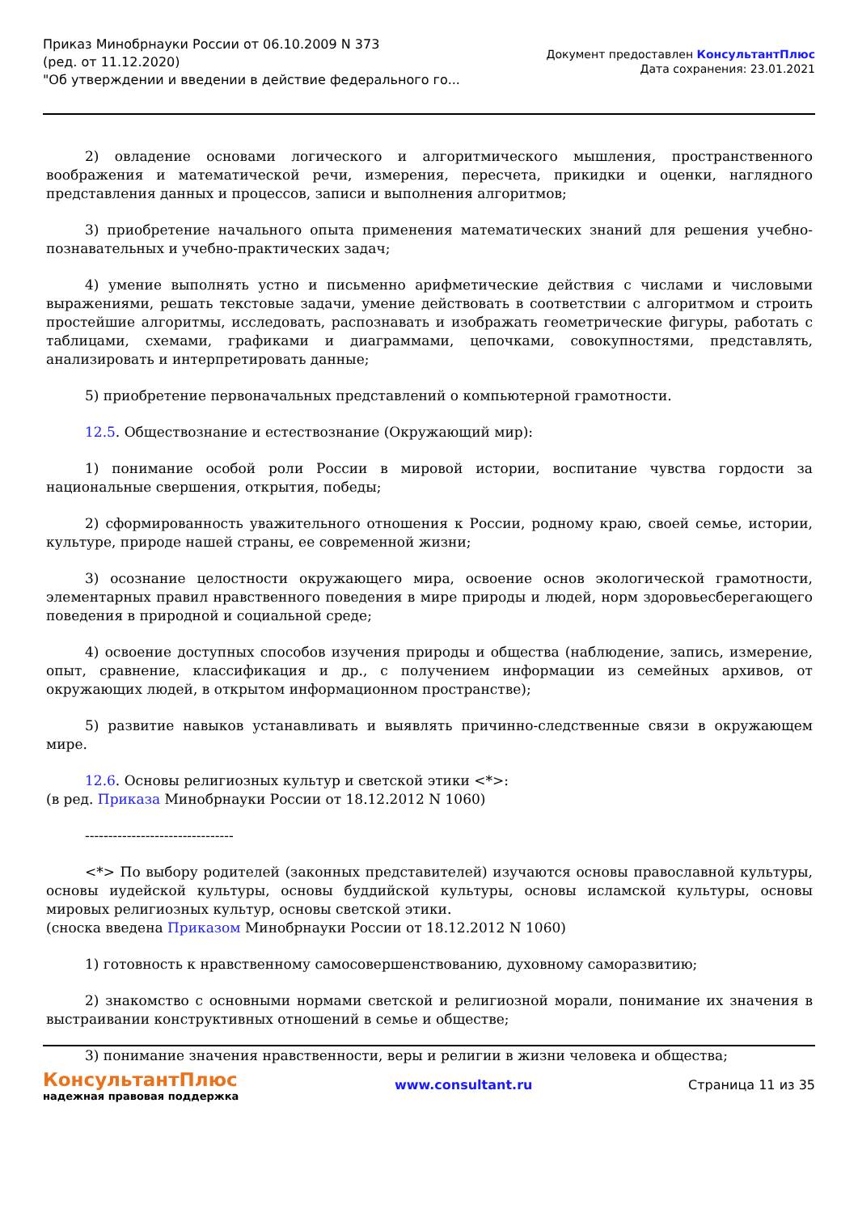Приказ Минобрнауки России от 06.10.2009 N 373
(ред. от 11.12.2020)
"Об утверждении и введении в действие федерального го...
Документ предоставлен КонсультантПлюс
Дата сохранения: 23.01.2021
2) овладение основами логического и алгоритмического мышления, пространственного воображения и математической речи, измерения, пересчета, прикидки и оценки, наглядного представления данных и процессов, записи и выполнения алгоритмов;
3) приобретение начального опыта применения математических знаний для решения учебно-познавательных и учебно-практических задач;
4) умение выполнять устно и письменно арифметические действия с числами и числовыми выражениями, решать текстовые задачи, умение действовать в соответствии с алгоритмом и строить простейшие алгоритмы, исследовать, распознавать и изображать геометрические фигуры, работать с таблицами, схемами, графиками и диаграммами, цепочками, совокупностями, представлять, анализировать и интерпретировать данные;
5) приобретение первоначальных представлений о компьютерной грамотности.
12.5. Обществознание и естествознание (Окружающий мир):
1) понимание особой роли России в мировой истории, воспитание чувства гордости за национальные свершения, открытия, победы;
2) сформированность уважительного отношения к России, родному краю, своей семье, истории, культуре, природе нашей страны, ее современной жизни;
3) осознание целостности окружающего мира, освоение основ экологической грамотности, элементарных правил нравственного поведения в мире природы и людей, норм здоровьесберегающего поведения в природной и социальной среде;
4) освоение доступных способов изучения природы и общества (наблюдение, запись, измерение, опыт, сравнение, классификация и др., с получением информации из семейных архивов, от окружающих людей, в открытом информационном пространстве);
5) развитие навыков устанавливать и выявлять причинно-следственные связи в окружающем мире.
12.6. Основы религиозных культур и светской этики <*>:
(в ред. Приказа Минобрнауки России от 18.12.2012 N 1060)
--------------------------------
<*> По выбору родителей (законных представителей) изучаются основы православной культуры, основы иудейской культуры, основы буддийской культуры, основы исламской культуры, основы мировых религиозных культур, основы светской этики.
(сноска введена Приказом Минобрнауки России от 18.12.2012 N 1060)
1) готовность к нравственному самосовершенствованию, духовному саморазвитию;
2) знакомство с основными нормами светской и религиозной морали, понимание их значения в выстраивании конструктивных отношений в семье и обществе;
3) понимание значения нравственности, веры и религии в жизни человека и общества;
КонсультантПлюс
надежная правовая поддержка
www.consultant.ru Страница 11 из 35